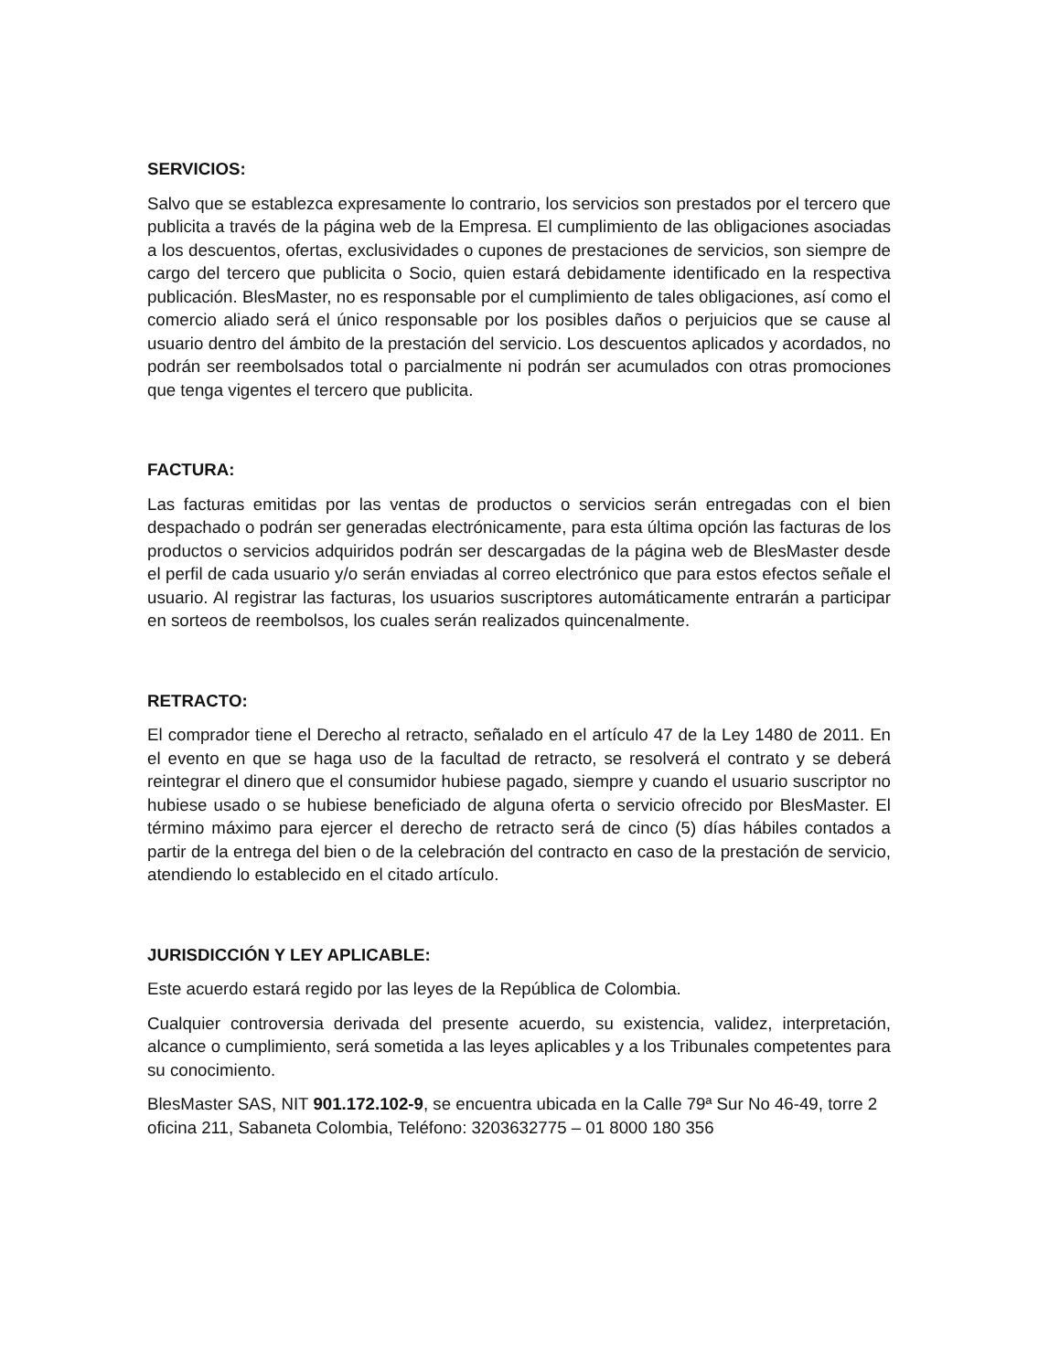SERVICIOS:
Salvo que se establezca expresamente lo contrario, los servicios son prestados por el tercero que publicita a través de la página web de la Empresa. El cumplimiento de las obligaciones asociadas a los descuentos, ofertas, exclusividades o cupones de prestaciones de servicios, son siempre de cargo del tercero que publicita o Socio, quien estará debidamente identificado en la respectiva publicación. BlesMaster, no es responsable por el cumplimiento de tales obligaciones, así como el comercio aliado será el único responsable por los posibles daños o perjuicios que se cause al usuario dentro del ámbito de la prestación del servicio. Los descuentos aplicados y acordados, no podrán ser reembolsados total o parcialmente ni podrán ser acumulados con otras promociones que tenga vigentes el tercero que publicita.
FACTURA:
Las facturas emitidas por las ventas de productos o servicios serán entregadas con el bien despachado o podrán ser generadas electrónicamente, para esta última opción las facturas de los productos o servicios adquiridos podrán ser descargadas de la página web de BlesMaster desde el perfil de cada usuario y/o serán enviadas al correo electrónico que para estos efectos señale el usuario. Al registrar las facturas, los usuarios suscriptores automáticamente entrarán a participar en sorteos de reembolsos, los cuales serán realizados quincenalmente.
RETRACTO:
El comprador tiene el Derecho al retracto, señalado en el artículo 47 de la Ley 1480 de 2011. En el evento en que se haga uso de la facultad de retracto, se resolverá el contrato y se deberá reintegrar el dinero que el consumidor hubiese pagado, siempre y cuando el usuario suscriptor no hubiese usado o se hubiese beneficiado de alguna oferta o servicio ofrecido por BlesMaster. El término máximo para ejercer el derecho de retracto será de cinco (5) días hábiles contados a partir de la entrega del bien o de la celebración del contracto en caso de la prestación de servicio, atendiendo lo establecido en el citado artículo.
JURISDICCIÓN Y LEY APLICABLE:
Este acuerdo estará regido por las leyes de la República de Colombia.
Cualquier controversia derivada del presente acuerdo, su existencia, validez, interpretación, alcance o cumplimiento, será sometida a las leyes aplicables y a los Tribunales competentes para su conocimiento.
BlesMaster SAS, NIT 901.172.102-9, se encuentra ubicada en la Calle 79ª Sur No 46-49, torre 2 oficina 211, Sabaneta Colombia, Teléfono: 3203632775 – 01 8000 180 356